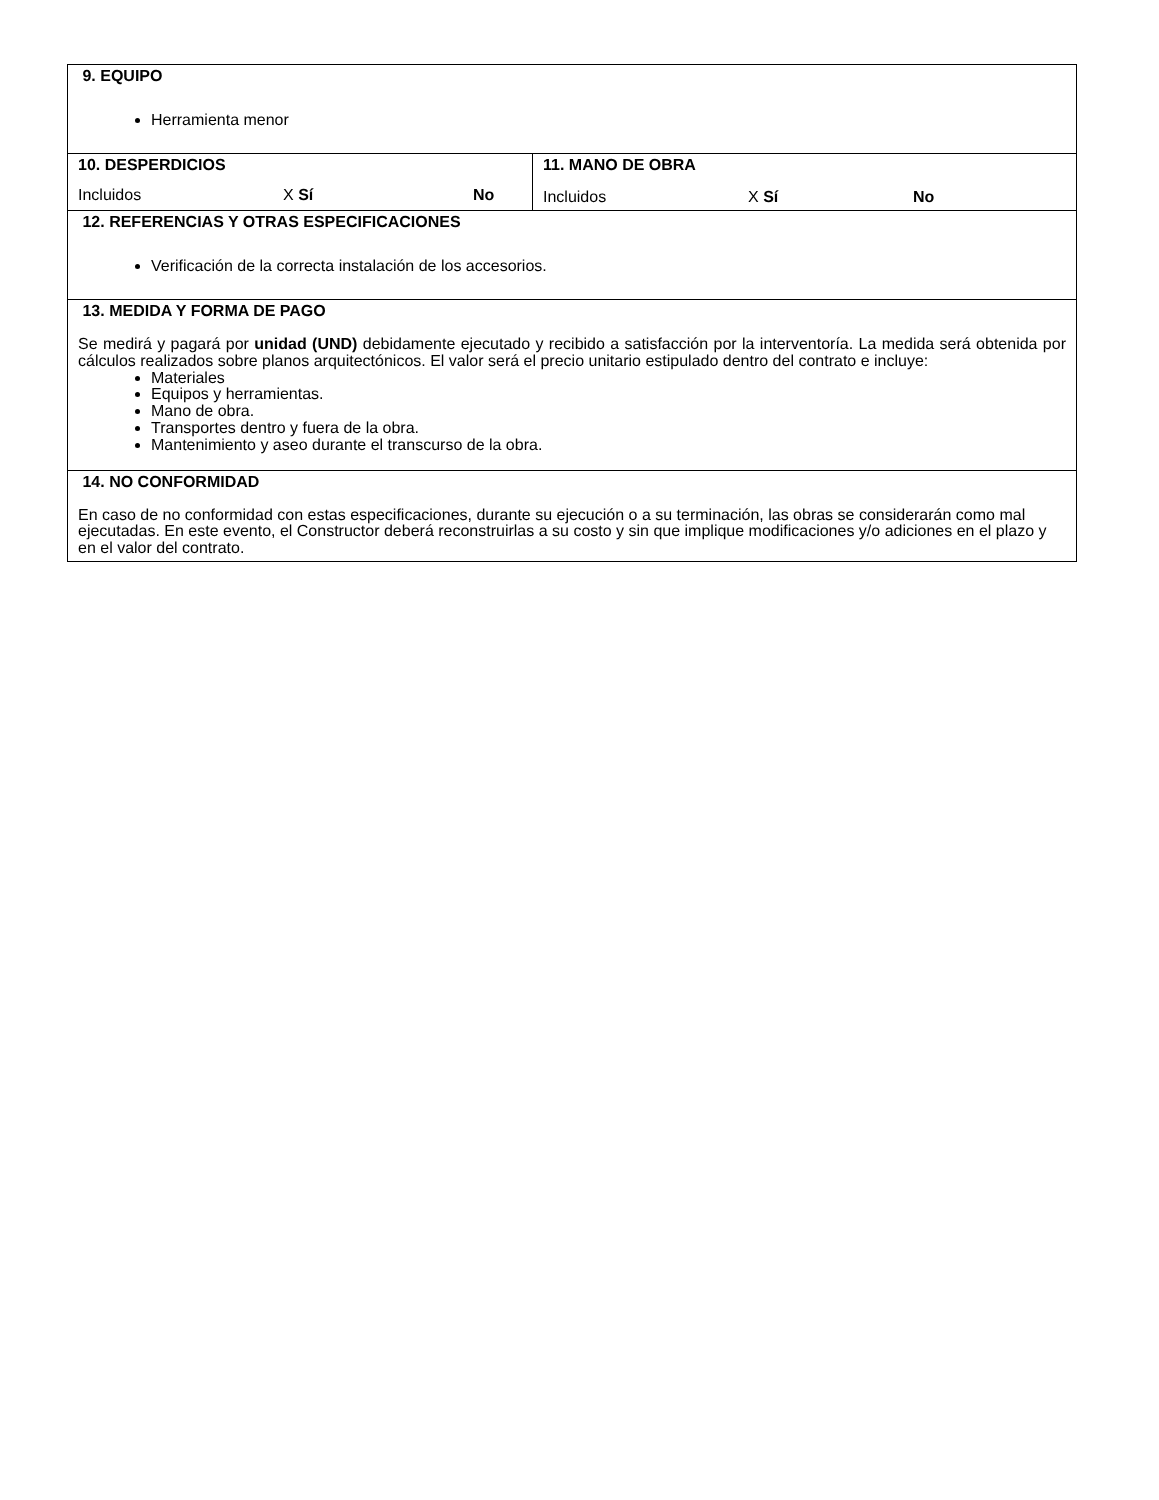| 9. EQUIPO Herramienta menor | |
| 10. DESPERDICIOS Incluidos X Sí No | 11. MANO DE OBRA Incluidos X Sí No |
| 12. REFERENCIAS Y OTRAS ESPECIFICACIONES Verificación de la correcta instalación de los accesorios. | |
| 13. MEDIDA Y FORMA DE PAGO Se medirá y pagará por unidad (UND) debidamente ejecutado y recibido a satisfacción por la interventoría. La medida será obtenida por cálculos realizados sobre planos arquitectónicos. El valor será el precio unitario estipulado dentro del contrato e incluye: Materiales Equipos y herramientas. Mano de obra. Transportes dentro y fuera de la obra. Mantenimiento y aseo durante el transcurso de la obra. | |
| 14. NO CONFORMIDAD En caso de no conformidad con estas especificaciones, durante su ejecución o a su terminación, las obras se considerarán como mal ejecutadas. En este evento, el Constructor deberá reconstruirlas a su costo y sin que implique modificaciones y/o adiciones en el plazo y en el valor del contrato. | |